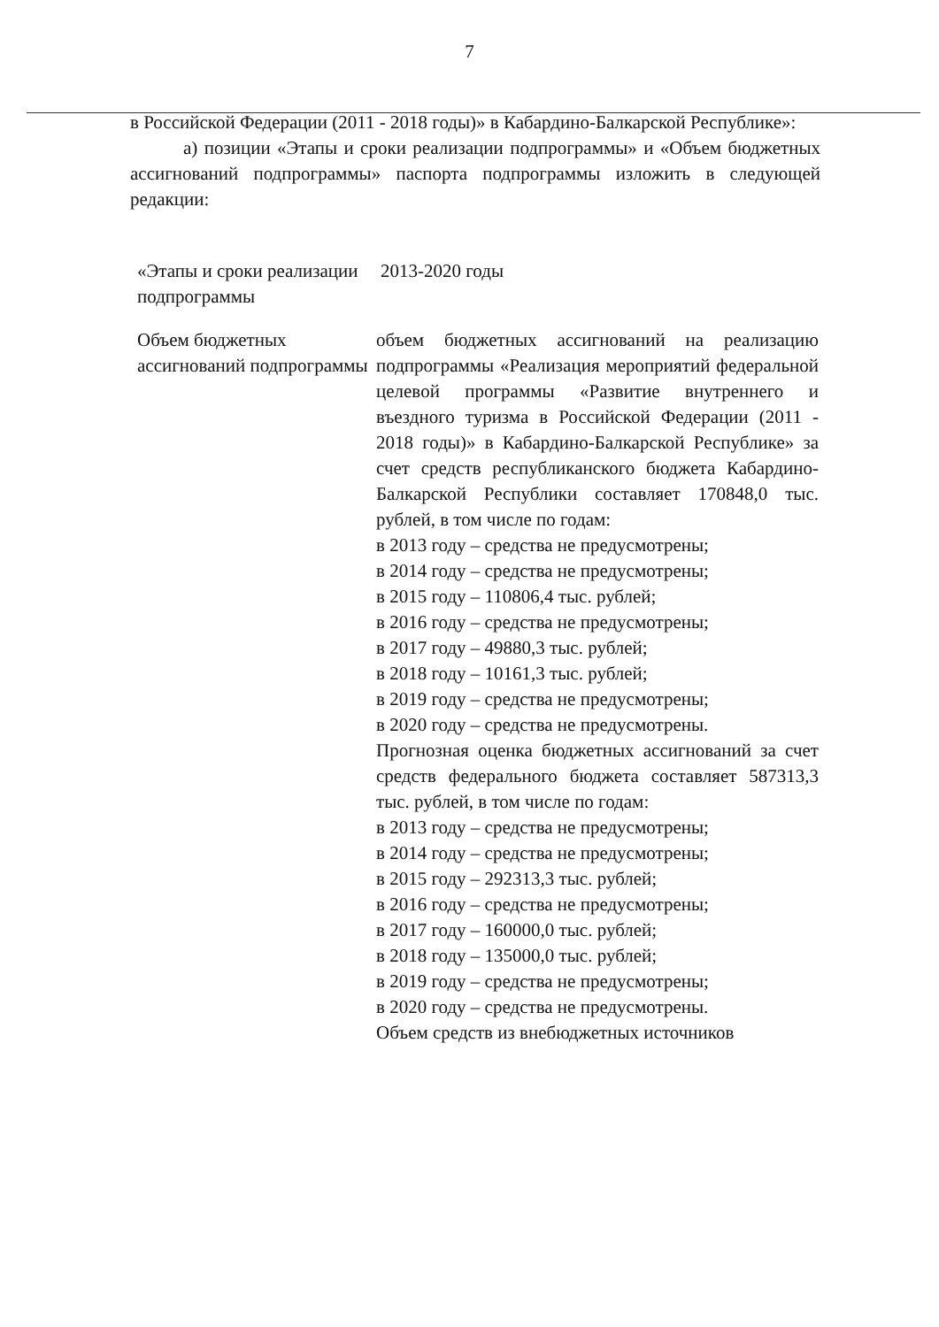7
в Российской Федерации (2011 - 2018 годы)» в Кабардино-Балкарской Республике»:
а) позиции «Этапы и сроки реализации подпрограммы» и «Объем бюджетных ассигнований подпрограммы» паспорта подпрограммы изложить в следующей редакции:
«Этапы и сроки реализации подпрограммы
2013-2020 годы
Объем бюджетных ассигнований подпрограммы
объем бюджетных ассигнований на реализацию подпрограммы «Реализация мероприятий федеральной целевой программы «Развитие внутреннего и въездного туризма в Российской Федерации (2011 - 2018 годы)» в Кабардино-Балкарской Республике» за счет средств республиканского бюджета Кабардино-Балкарской Республики составляет 170848,0 тыс. рублей, в том числе по годам:
в 2013 году – средства не предусмотрены;
в 2014 году – средства не предусмотрены;
в 2015 году – 110806,4 тыс. рублей;
в 2016 году – средства не предусмотрены;
в 2017 году – 49880,3 тыс. рублей;
в 2018 году – 10161,3 тыс. рублей;
в 2019 году – средства не предусмотрены;
в 2020 году – средства не предусмотрены.
Прогнозная оценка бюджетных ассигнований за счет средств федерального бюджета составляет 587313,3 тыс. рублей, в том числе по годам:
в 2013 году – средства не предусмотрены;
в 2014 году – средства не предусмотрены;
в 2015 году – 292313,3 тыс. рублей;
в 2016 году – средства не предусмотрены;
в 2017 году – 160000,0 тыс. рублей;
в 2018 году – 135000,0 тыс. рублей;
в 2019 году – средства не предусмотрены;
в 2020 году – средства не предусмотрены.
Объем средств из внебюджетных источников